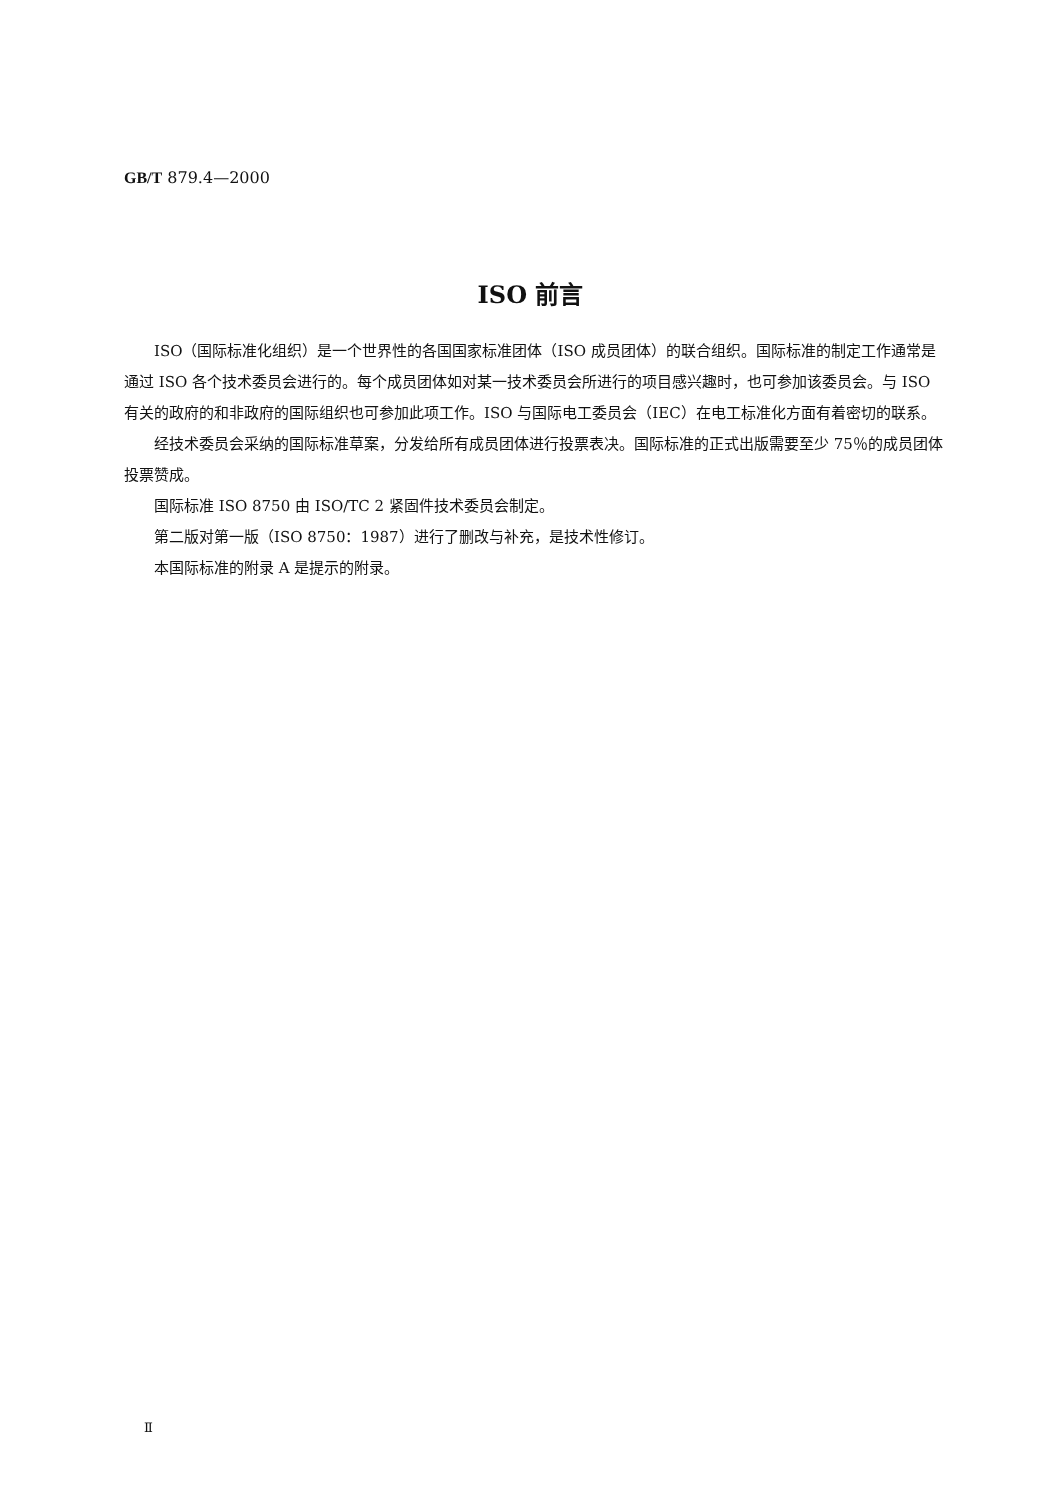GB/T 879.4—2000
ISO 前言
ISO（国际标准化组织）是一个世界性的各国国家标准团体（ISO 成员团体）的联合组织。国际标准的制定工作通常是通过 ISO 各个技术委员会进行的。每个成员团体如对某一技术委员会所进行的项目感兴趣时，也可参加该委员会。与 ISO 有关的政府的和非政府的国际组织也可参加此项工作。ISO 与国际电工委员会（IEC）在电工标准化方面有着密切的联系。
经技术委员会采纳的国际标准草案，分发给所有成员团体进行投票表决。国际标准的正式出版需要至少 75％的成员团体投票赞成。
国际标准 ISO 8750 由 ISO/TC 2 紧固件技术委员会制定。
第二版对第一版（ISO 8750：1987）进行了删改与补充，是技术性修订。
本国际标准的附录 A 是提示的附录。
Ⅱ